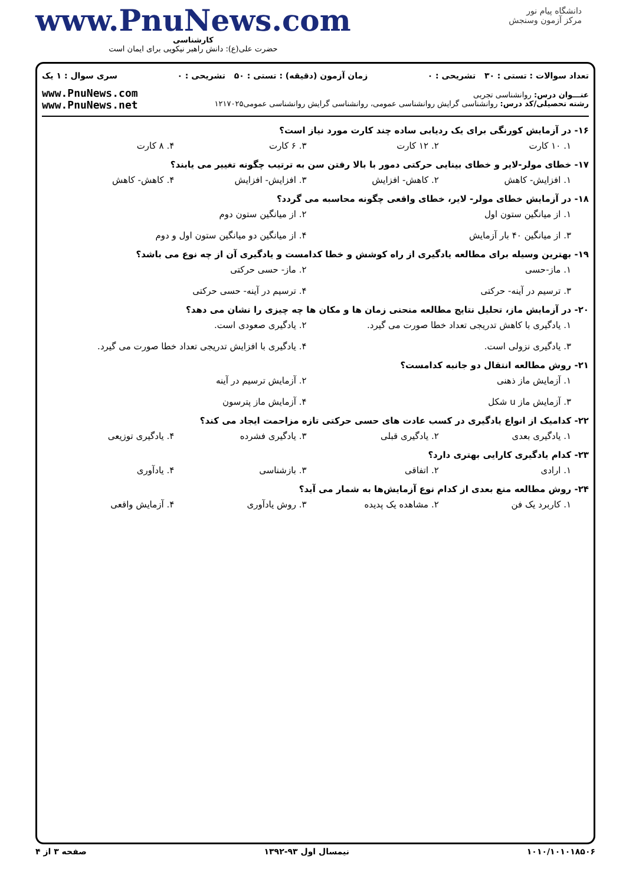دانشگاه پیام نور
مرکز آزمون وسنجش
www.PnuNews.com
کارشناسی
حضرت علی(ع): دانش راهبر نیکویی برای ایمان است
تعداد سوالات : تستی : ۳۰ تشریحی : ۰ زمان آزمون (دقیقه) : تستی : ۵۰ تشریحی : ۰ سری سوال : ۱ یک
عنـــوان درس: روانشناسی تجربی
رشته تحصیلی/کد درس: روانشناسی گرایش روانشناسی عمومی، روانشناسی گرایش روانشناسی عمومی۱۲۱۷۰۲۵
www.PnuNews.com
www.PnuNews.net
۱۶- در آزمایش کورنگی برای یک ردیابی ساده چند کارت مورد نیاز است؟
۱. ۱۰ کارت ۲. ۱۲ کارت ۳. ۶ کارت ۴. ۸ کارت
۱۷- خطای مولر-لایر و خطای بینایی حرکتی دمور با بالا رفتن سن به ترتیب چگونه تغییر می یابند؟
۱. افزایش- کاهش ۲. کاهش- افزایش ۳. افزایش- افزایش ۴. کاهش- کاهش
۱۸- در آزمایش خطای مولر- لایر، خطای واقعی چگونه محاسبه می گردد؟
۱. از میانگین ستون اول ۲. از میانگین ستون دوم ۳. از میانگین ۴۰ بار آزمایش ۴. از میانگین دو میانگین ستون اول و دوم
۱۹- بهترین وسیله برای مطالعه یادگیری از راه کوشش و خطا کدامست و یادگیری آن از چه نوع می باشد؟
۱. ماز-حسی ۲. ماز- حسی حرکتی ۳. ترسیم در آینه- حرکتی ۴. ترسیم در آینه- حسی حرکتی
۲۰- در آزمایش ماز، تحلیل نتایج مطالعه منحنی زمان ها و مکان ها چه چیزی را نشان می دهد؟
۱. یادگیری با کاهش تدریجی تعداد خطا صورت می گیرد. ۲. یادگیری صعودی است. ۳. یادگیری نزولی است. ۴. یادگیری با افزایش تدریجی تعداد خطا صورت می گیرد.
۲۱- روش مطالعه انتقال دو جانبه کدامست؟
۱. آزمایش ماز ذهنی ۲. آزمایش ترسیم در آینه ۳. آزمایش ماز u شکل ۴. آزمایش ماز پترسون
۲۲- کدامیک از انواع یادگیری در کسب عادت های حسی حرکتی تازه مزاحمت ایجاد می کند؟
۱. یادگیری بعدی ۲. یادگیری قبلی ۳. یادگیری فشرده ۴. یادگیری توزیعی
۲۳- کدام یادگیری کارایی بهتری دارد؟
۱. ارادی ۲. اتفاقی ۳. بازشناسی ۴. یادآوری
۲۴- روش مطالعه منع بعدی از کدام نوع آزمایش‌ها به شمار می آید؟
۱. کاربرد یک فن ۲. مشاهده یک پدیده ۳. روش یادآوری ۴. آزمایش واقعی
۱۰۱۰/۱۰۱۰۱۸۵۰۶ نیمسال اول ۹۳-۱۳۹۲ صفحه ۳ از ۴